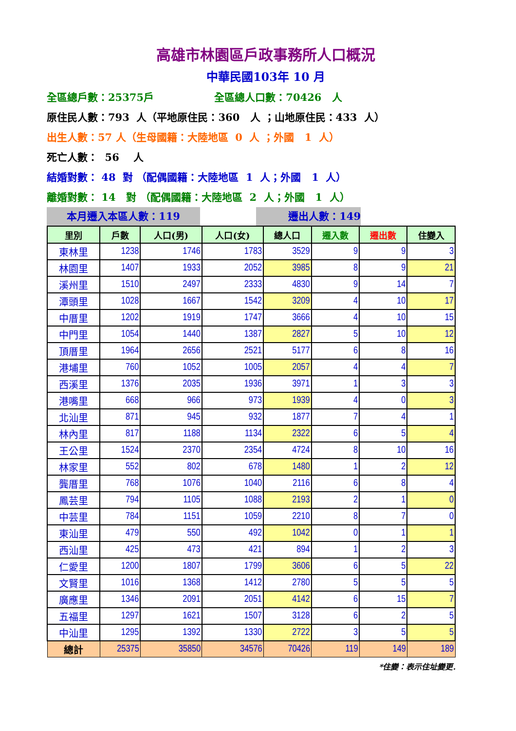高雄市林園區戶政事務所人口概況
中華民國103年 10 月
全區總戶數：25375戶 全區總人口數：70426 人
原住民人數：793 人（平地原住民：360 人 ；山地原住民：433 人）
出生人數：57 人（生母國籍：大陸地區 0 人 ；外國 1 人）
死亡人數： 56 人
結婚對數： 48 對 （配偶國籍：大陸地區 1 人；外國 1 人）
離婚對數： 14 對 （配偶國籍：大陸地區 2 人；外國 1 人）
本月遷入本區人數：119 遷出人數：149
| 里別 | 戶數 | 人口(男) | 人口(女) | 總人口 | 遷入數 | 遷出數 | 住變入 |
| --- | --- | --- | --- | --- | --- | --- | --- |
| 東林里 | 1238 | 1746 | 1783 | 3529 | 9 | 9 | 3 |
| 林園里 | 1407 | 1933 | 2052 | 3985 | 8 | 9 | 21 |
| 溪州里 | 1510 | 2497 | 2333 | 4830 | 9 | 14 | 7 |
| 潭頭里 | 1028 | 1667 | 1542 | 3209 | 4 | 10 | 17 |
| 中厝里 | 1202 | 1919 | 1747 | 3666 | 4 | 10 | 15 |
| 中門里 | 1054 | 1440 | 1387 | 2827 | 5 | 10 | 12 |
| 頂厝里 | 1964 | 2656 | 2521 | 5177 | 6 | 8 | 16 |
| 港埔里 | 760 | 1052 | 1005 | 2057 | 4 | 4 | 7 |
| 西溪里 | 1376 | 2035 | 1936 | 3971 | 1 | 3 | 3 |
| 港嘴里 | 668 | 966 | 973 | 1939 | 4 | 0 | 3 |
| 北汕里 | 871 | 945 | 932 | 1877 | 7 | 4 | 1 |
| 林內里 | 817 | 1188 | 1134 | 2322 | 6 | 5 | 4 |
| 王公里 | 1524 | 2370 | 2354 | 4724 | 8 | 10 | 16 |
| 林家里 | 552 | 802 | 678 | 1480 | 1 | 2 | 12 |
| 龔厝里 | 768 | 1076 | 1040 | 2116 | 6 | 8 | 4 |
| 鳳芸里 | 794 | 1105 | 1088 | 2193 | 2 | 1 | 0 |
| 中芸里 | 784 | 1151 | 1059 | 2210 | 8 | 7 | 0 |
| 東汕里 | 479 | 550 | 492 | 1042 | 0 | 1 | 1 |
| 西汕里 | 425 | 473 | 421 | 894 | 1 | 2 | 3 |
| 仁愛里 | 1200 | 1807 | 1799 | 3606 | 6 | 5 | 22 |
| 文賢里 | 1016 | 1368 | 1412 | 2780 | 5 | 5 | 5 |
| 廣應里 | 1346 | 2091 | 2051 | 4142 | 6 | 15 | 7 |
| 五福里 | 1297 | 1621 | 1507 | 3128 | 6 | 2 | 5 |
| 中汕里 | 1295 | 1392 | 1330 | 2722 | 3 | 5 | 5 |
| 總計 | 25375 | 35850 | 34576 | 70426 | 119 | 149 | 189 |
*住變：表示住址變更.